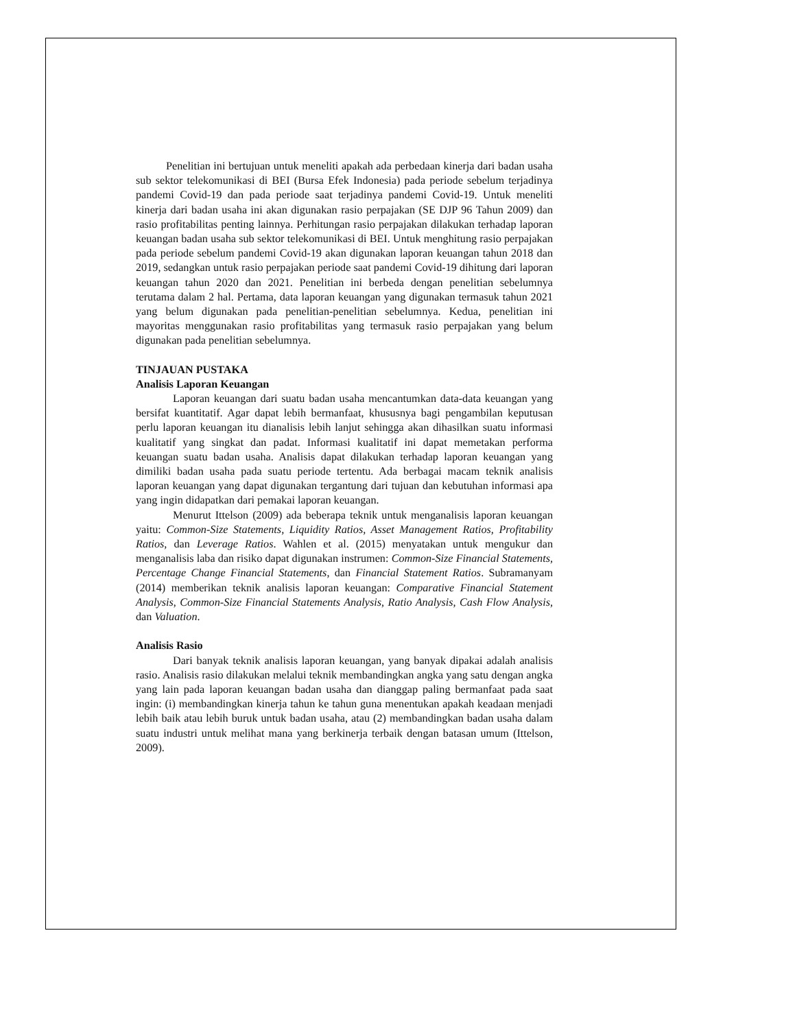Penelitian ini bertujuan untuk meneliti apakah ada perbedaan kinerja dari badan usaha sub sektor telekomunikasi di BEI (Bursa Efek Indonesia) pada periode sebelum terjadinya pandemi Covid-19 dan pada periode saat terjadinya pandemi Covid-19. Untuk meneliti kinerja dari badan usaha ini akan digunakan rasio perpajakan (SE DJP 96 Tahun 2009) dan rasio profitabilitas penting lainnya. Perhitungan rasio perpajakan dilakukan terhadap laporan keuangan badan usaha sub sektor telekomunikasi di BEI. Untuk menghitung rasio perpajakan pada periode sebelum pandemi Covid-19 akan digunakan laporan keuangan tahun 2018 dan 2019, sedangkan untuk rasio perpajakan periode saat pandemi Covid-19 dihitung dari laporan keuangan tahun 2020 dan 2021. Penelitian ini berbeda dengan penelitian sebelumnya terutama dalam 2 hal. Pertama, data laporan keuangan yang digunakan termasuk tahun 2021 yang belum digunakan pada penelitian-penelitian sebelumnya. Kedua, penelitian ini mayoritas menggunakan rasio profitabilitas yang termasuk rasio perpajakan yang belum digunakan pada penelitian sebelumnya.
TINJAUAN PUSTAKA
Analisis Laporan Keuangan
Laporan keuangan dari suatu badan usaha mencantumkan data-data keuangan yang bersifat kuantitatif. Agar dapat lebih bermanfaat, khususnya bagi pengambilan keputusan perlu laporan keuangan itu dianalisis lebih lanjut sehingga akan dihasilkan suatu informasi kualitatif yang singkat dan padat. Informasi kualitatif ini dapat memetakan performa keuangan suatu badan usaha. Analisis dapat dilakukan terhadap laporan keuangan yang dimiliki badan usaha pada suatu periode tertentu. Ada berbagai macam teknik analisis laporan keuangan yang dapat digunakan tergantung dari tujuan dan kebutuhan informasi apa yang ingin didapatkan dari pemakai laporan keuangan.
Menurut Ittelson (2009) ada beberapa teknik untuk menganalisis laporan keuangan yaitu: Common-Size Statements, Liquidity Ratios, Asset Management Ratios, Profitability Ratios, dan Leverage Ratios. Wahlen et al. (2015) menyatakan untuk mengukur dan menganalisis laba dan risiko dapat digunakan instrumen: Common-Size Financial Statements, Percentage Change Financial Statements, dan Financial Statement Ratios. Subramanyam (2014) memberikan teknik analisis laporan keuangan: Comparative Financial Statement Analysis, Common-Size Financial Statements Analysis, Ratio Analysis, Cash Flow Analysis, dan Valuation.
Analisis Rasio
Dari banyak teknik analisis laporan keuangan, yang banyak dipakai adalah analisis rasio. Analisis rasio dilakukan melalui teknik membandingkan angka yang satu dengan angka yang lain pada laporan keuangan badan usaha dan dianggap paling bermanfaat pada saat ingin: (i) membandingkan kinerja tahun ke tahun guna menentukan apakah keadaan menjadi lebih baik atau lebih buruk untuk badan usaha, atau (2) membandingkan badan usaha dalam suatu industri untuk melihat mana yang berkinerja terbaik dengan batasan umum (Ittelson, 2009).